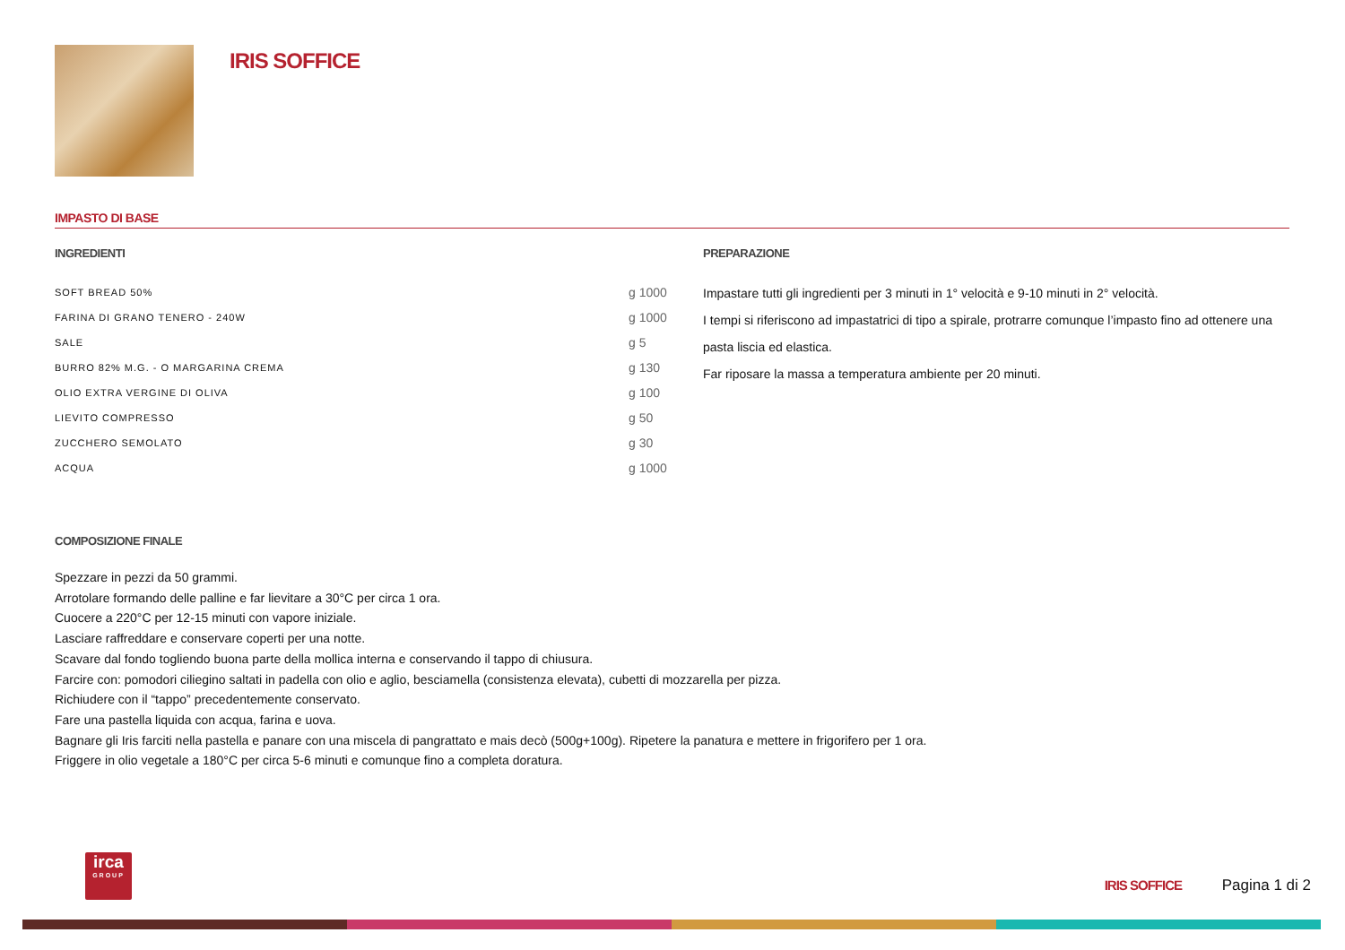IRIS SOFFICE
IMPASTO DI BASE
INGREDIENTI
| SOFT BREAD 50% | g 1000 |
| FARINA DI GRANO TENERO - 240W | g 1000 |
| SALE | g 5 |
| BURRO 82% M.G. - O MARGARINA CREMA | g 130 |
| OLIO EXTRA VERGINE DI OLIVA | g 100 |
| LIEVITO COMPRESSO | g 50 |
| ZUCCHERO SEMOLATO | g 30 |
| ACQUA | g 1000 |
PREPARAZIONE
Impastare tutti gli ingredienti per 3 minuti in 1° velocità e 9-10 minuti in 2° velocità.
I tempi si riferiscono ad impastatrici di tipo a spirale, protrarre comunque l’impasto fino ad ottenere una pasta liscia ed elastica.
Far riposare la massa a temperatura ambiente per 20 minuti.
COMPOSIZIONE FINALE
Spezzare in pezzi da 50 grammi.
Arrotolare formando delle palline e far lievitare a 30°C per circa 1 ora.
Cuocere a 220°C per 12-15 minuti con vapore iniziale.
Lasciare raffreddare e conservare coperti per una notte.
Scavare dal fondo togliendo buona parte della mollica interna e conservando il tappo di chiusura.
Farcire con: pomodori ciliegino saltati in padella con olio e aglio, besciamella (consistenza elevata), cubetti di mozzarella per pizza.
Richiudere con il “tappo” precedentemente conservato.
Fare una pastella liquida con acqua, farina e uova.
Bagnare gli Iris farciti nella pastella e panare con una miscela di pangrattato e mais decò (500g+100g). Ripetere la panatura e mettere in frigorifero per 1 ora.
Friggere in olio vegetale a 180°C per circa 5-6 minuti e comunque fino a completa doratura.
irca
GROUP
IRIS SOFFICE Pagina 1 di 2